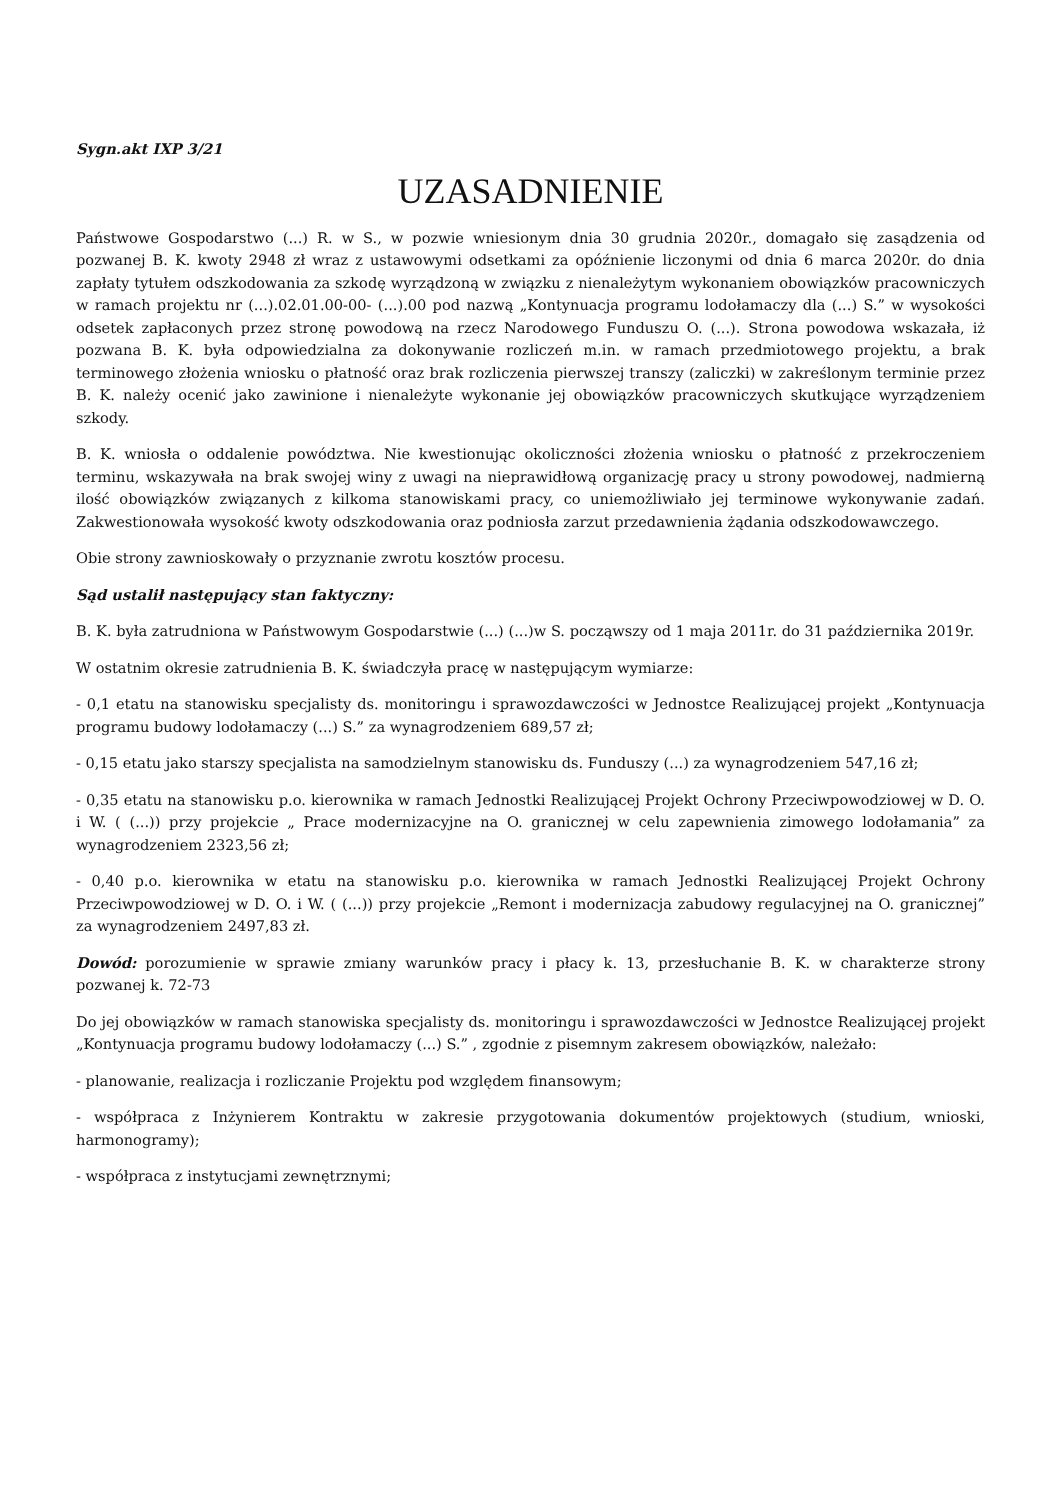Sygn.akt IXP 3/21
UZASADNIENIE
Państwowe Gospodarstwo (...) R. w S., w pozwie wniesionym dnia 30 grudnia 2020r., domagało się zasądzenia od pozwanej B. K. kwoty 2948 zł wraz z ustawowymi odsetkami za opóźnienie liczonymi od dnia 6 marca 2020r. do dnia zapłaty tytułem odszkodowania za szkodę wyrządzoną w związku z nienależytym wykonaniem obowiązków pracowniczych w ramach projektu nr (...).02.01.00-00- (...).00 pod nazwą „Kontynuacja programu lodołamaczy dla (...) S.” w wysokości odsetek zapłaconych przez stronę powodową na rzecz Narodowego Funduszu O. (...). Strona powodowa wskazała, iż pozwana B. K. była odpowiedzialna za dokonywanie rozliczeń m.in. w ramach przedmiotowego projektu, a brak terminowego złożenia wniosku o płatność oraz brak rozliczenia pierwszej transzy (zaliczki) w zakreślonym terminie przez B. K. należy ocenić jako zawinione i nienależyte wykonanie jej obowiązków pracowniczych skutkujące wyrządzeniem szkody.
B. K. wniosła o oddalenie powództwa. Nie kwestionując okoliczności złożenia wniosku o płatność z przekroczeniem terminu, wskazywała na brak swojej winy z uwagi na nieprawidłową organizację pracy u strony powodowej, nadmierną ilość obowiązków związanych z kilkoma stanowiskami pracy, co uniemożliwiało jej terminowe wykonywanie zadań. Zakwestionowała wysokość kwoty odszkodowania oraz podniosła zarzut przedawnienia żądania odszkodowawczego.
Obie strony zawnioskowały o przyznanie zwrotu kosztów procesu.
Sąd ustalił następujący stan faktyczny:
B. K. była zatrudniona w Państwowym Gospodarstwie (...) (...)w S. począwszy od 1 maja 2011r. do 31 października 2019r.
W ostatnim okresie zatrudnienia B. K. świadczyła pracę w następującym wymiarze:
- 0,1 etatu na stanowisku specjalisty ds. monitoringu i sprawozdawczości w Jednostce Realizującej projekt „Kontynuacja programu budowy lodołamaczy (...) S.” za wynagrodzeniem 689,57 zł;
- 0,15 etatu jako starszy specjalista na samodzielnym stanowisku ds. Funduszy (...) za wynagrodzeniem 547,16 zł;
- 0,35 etatu na stanowisku p.o. kierownika w ramach Jednostki Realizującej Projekt Ochrony Przeciwpowodziowej w D. O. i W. ( (...)) przy projekcie „ Prace modernizacyjne na O. granicznej w celu zapewnienia zimowego lodołamania” za wynagrodzeniem 2323,56 zł;
- 0,40 p.o. kierownika w etatu na stanowisku p.o. kierownika w ramach Jednostki Realizującej Projekt Ochrony Przeciwpowodziowej w D. O. i W. ( (...)) przy projekcie „Remont i modernizacja zabudowy regulacyjnej na O. granicznej” za wynagrodzeniem 2497,83 zł.
Dowód: porozumienie w sprawie zmiany warunków pracy i płacy k. 13, przesłuchanie B. K. w charakterze strony pozwanej k. 72-73
Do jej obowiązków w ramach stanowiska specjalisty ds. monitoringu i sprawozdawczości w Jednostce Realizującej projekt „Kontynuacja programu budowy lodołamaczy (...) S.” , zgodnie z pisemnym zakresem obowiązków, należało:
- planowanie, realizacja i rozliczanie Projektu pod względem finansowym;
- współpraca z Inżynierem Kontraktu w zakresie przygotowania dokumentów projektowych (studium, wnioski, harmonogramy);
- współpraca z instytucjami zewnętrznymi;